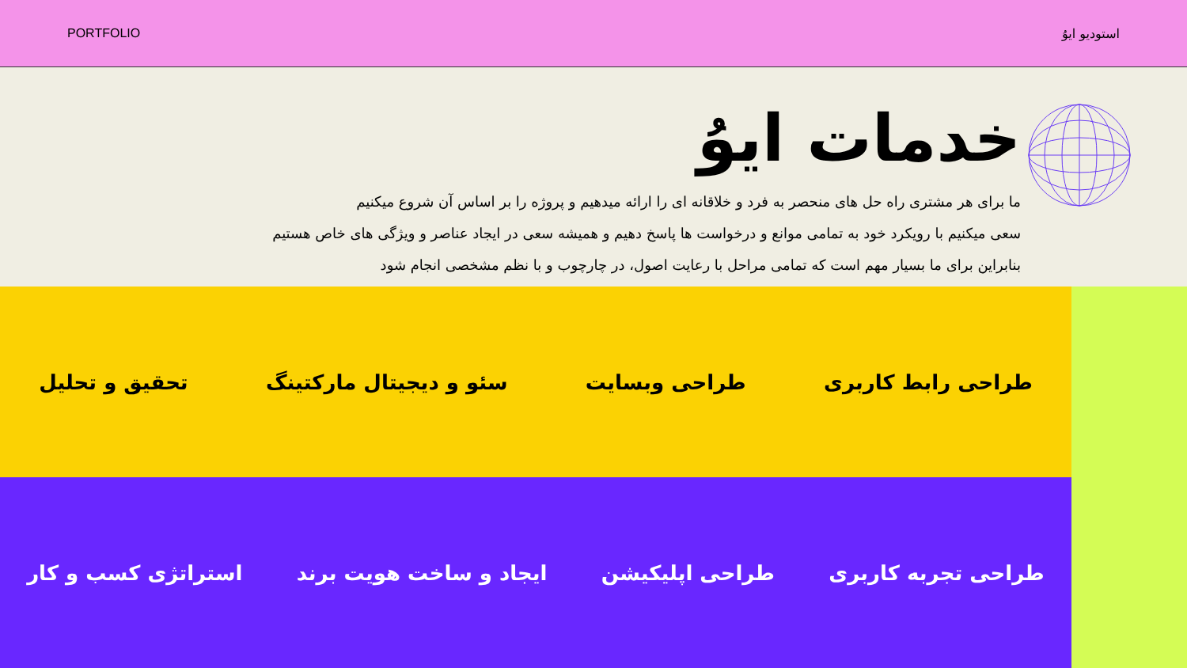استودیو ایوُ PORTFOLIO
خدمات ایوُ
ما برای هر مشتری راه حل های منحصر به فرد و خلاقانه ای را ارائه میدهیم و پروژه را بر اساس آن شروع میکنیم
سعی میکنیم با رویکرد خود به تمامی موانع و درخواست ها پاسخ دهیم و همیشه سعی در ایجاد عناصر و ویژگی های خاص هستیم
بنابراین برای ما بسیار مهم است که تمامی مراحل با رعایت اصول، در چارچوب و با نظم مشخصی انجام شود
طراحی رابط کاربری طراحی وبسایت سئو و دیجیتال مارکتینگ تحقیق و تحلیل
طراحی تجربه کاربری طراحی اپلیکیشن ایجاد و ساخت هویت برند استراتژی کسب و کار